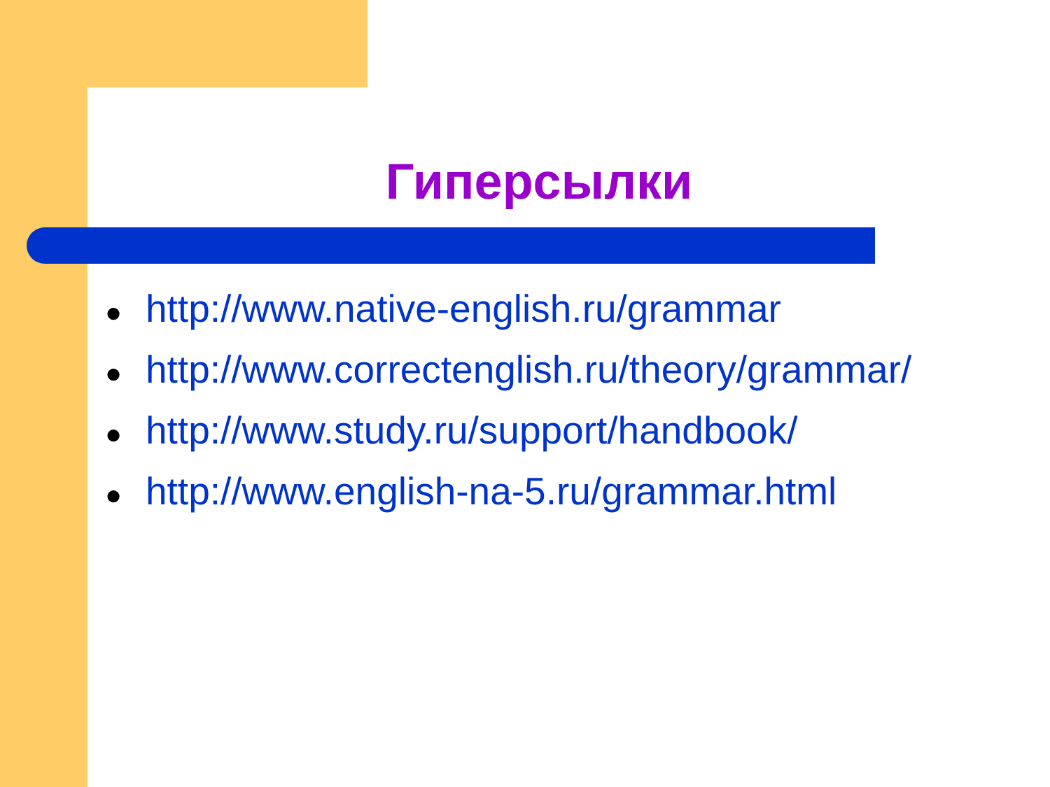Гиперсылки
● http://www.native-english.ru/grammar
● http://www.correctenglish.ru/theory/grammar/
● http://www.study.ru/support/handbook/
● http://www.english-na-5.ru/grammar.html